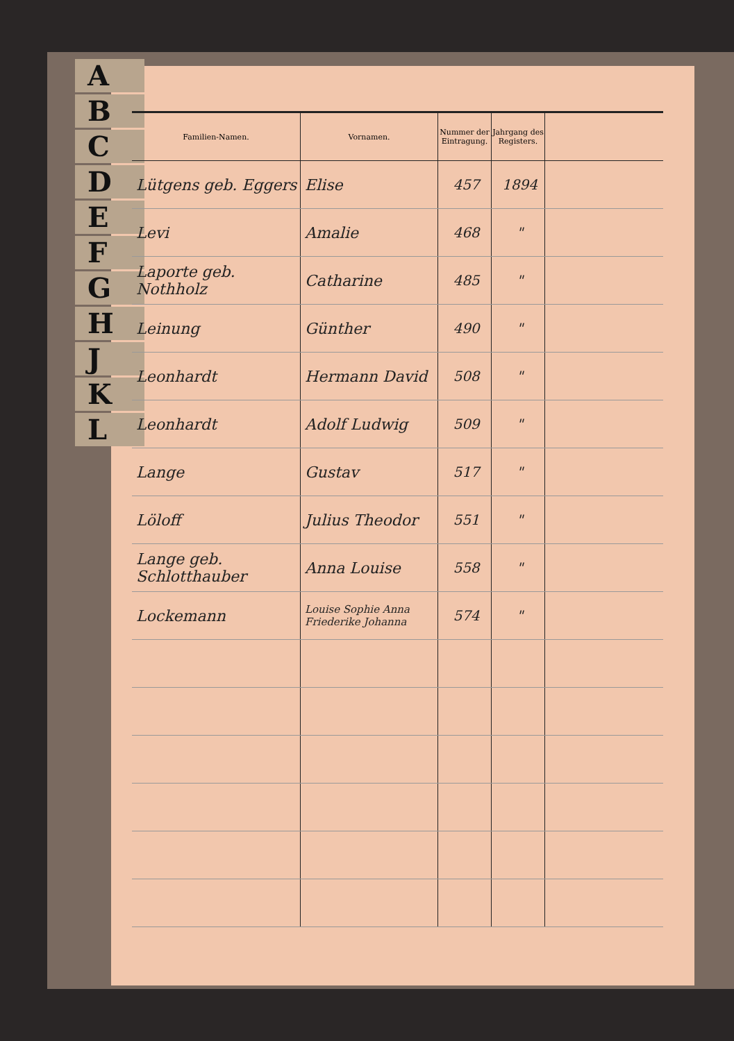A
B
C
D
E
F
G
H
J
K
L
| Familien-Namen. | Vornamen. | Nummer der Eintragung. | Jahrgang des Registers. | |
| --- | --- | --- | --- | --- |
| Lütgens geb. Eggers | Elise | 457 | 1894 | |
| Levi | Amalie | 468 | " | |
| Laporte geb. Nothholz | Catharine | 485 | " | |
| Leinung | Günther | 490 | " | |
| Leonhardt | Hermann David | 508 | " | |
| Leonhardt | Adolf Ludwig | 509 | " | |
| Lange | Gustav | 517 | " | |
| Löloff | Julius Theodor | 551 | " | |
| Lange geb. Schlotthauber | Anna Louise | 558 | " | |
| Lockemann | Louise Sophie Anna Friederike Johanna | 574 | " | |